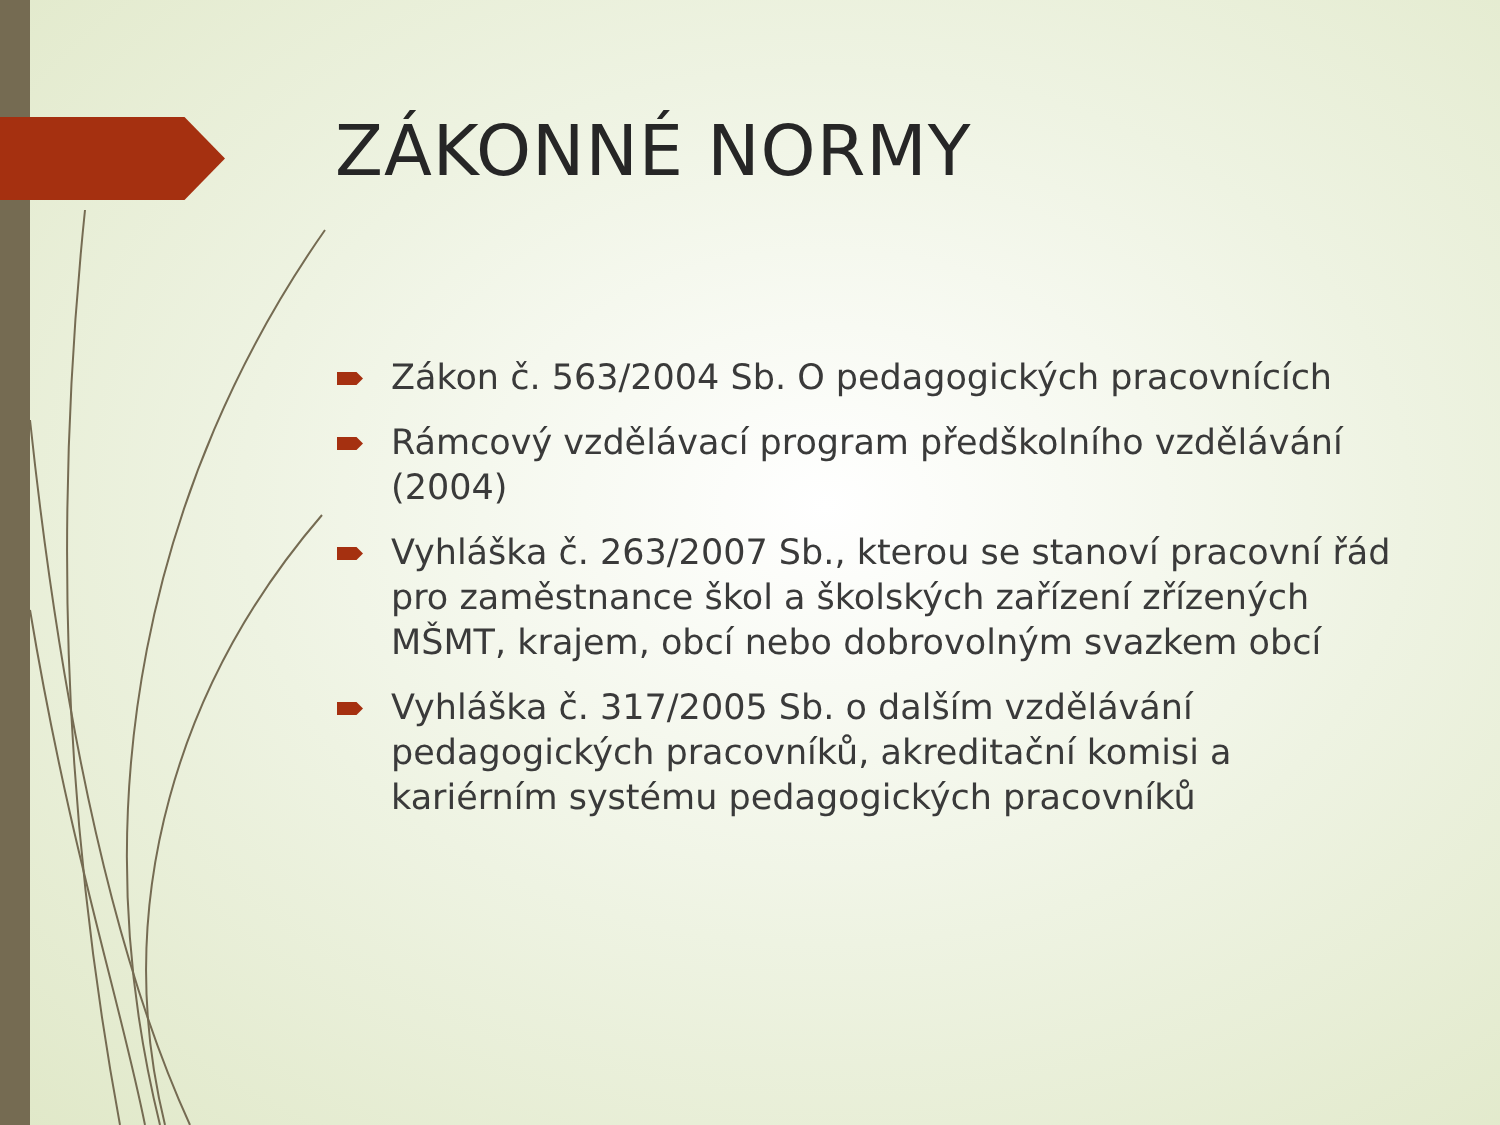ZÁKONNÉ NORMY
Zákon č. 563/2004 Sb. O pedagogických pracovnících
Rámcový vzdělávací program předškolního vzdělávání (2004)
Vyhláška č. 263/2007 Sb., kterou se stanoví pracovní řád pro zaměstnance škol a školských zařízení zřízených MŠMT, krajem, obcí nebo dobrovolným svazkem obcí
Vyhláška č. 317/2005 Sb. o dalším vzdělávání pedagogických pracovníků, akreditační komisi a kariérním systému pedagogických pracovníků